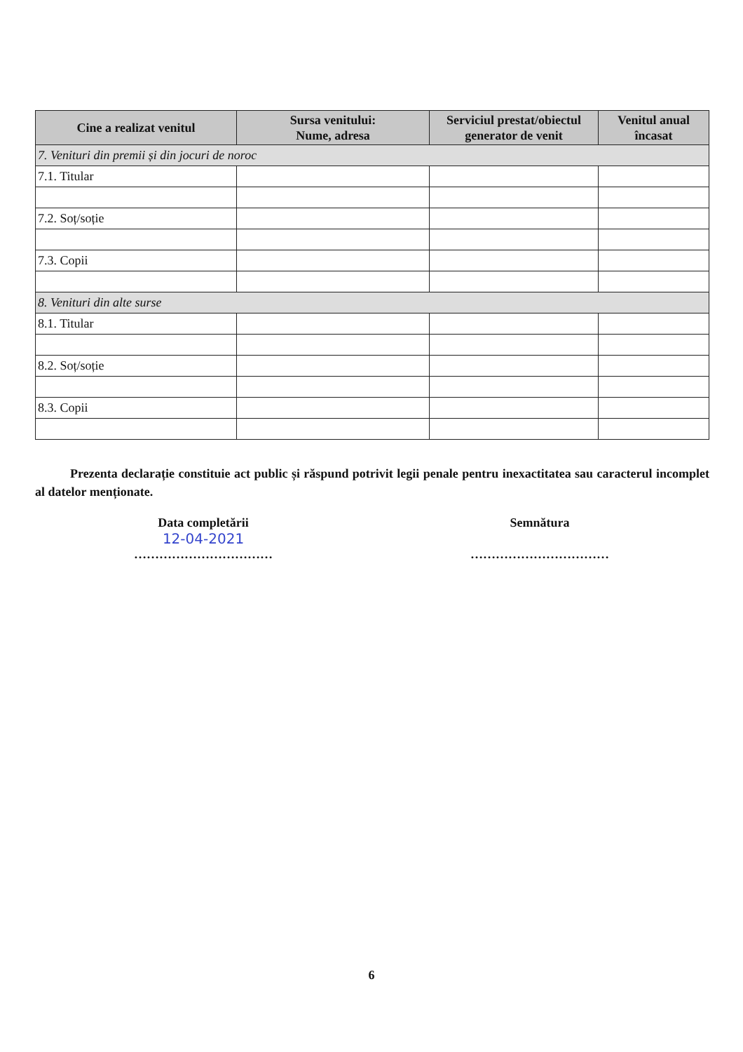| Cine a realizat venitul | Sursa venitului: Nume, adresa | Serviciul prestat/obiectul generator de venit | Venitul anual încasat |
| --- | --- | --- | --- |
| 7. Venituri din premii și din jocuri de noroc | | | |
| 7.1. Titular | | | |
| 7.2. Soț/soție | | | |
| 7.3. Copii | | | |
| 8. Venituri din alte surse | | | |
| 8.1. Titular | | | |
| 8.2. Soț/soție | | | |
| 8.3. Copii | | | |
Prezenta declarație constituie act public și răspund potrivit legii penale pentru inexactitatea sau caracterul incomplet al datelor menționate.
Data completării
12-04-2021
……………………………
Semnătura
……………………………
6